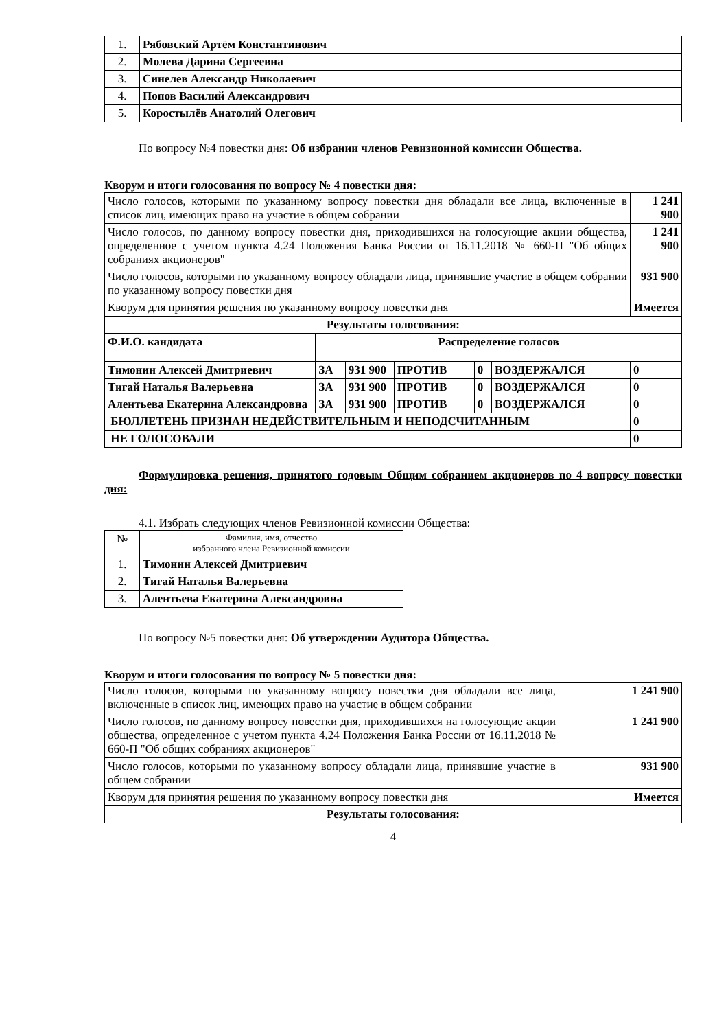| 1. | Рябовский Артём Константинович |
| 2. | Молева Дарина Сергеевна |
| 3. | Синелев Александр Николаевич |
| 4. | Попов Василий Александрович |
| 5. | Коростылёв Анатолий Олегович |
По вопросу №4 повестки дня: Об избрании членов Ревизионной комиссии Общества.
Кворум и итоги голосования по вопросу № 4 повестки дня:
| Число голосов, которыми по указанному вопросу повестки дня обладали все лица, включенные в список лиц, имеющих право на участие в общем собрании | | | | | | 1 241 900 |
| Число голосов, по данному вопросу повестки дня, приходившихся на голосующие акции общества, определенное с учетом пункта 4.24 Положения Банка России от 16.11.2018 № 660-П "Об общих собраниях акционеров" | | | | | | 1 241 900 |
| Число голосов, которыми по указанному вопросу обладали лица, принявшие участие в общем собрании по указанному вопросу повестки дня | | | | | | 931 900 |
| Кворум для принятия решения по указанному вопросу повестки дня | | | | | | Имеется |
| Результаты голосования: | | | | | | |
| Ф.И.О. кандидата | Распределение голосов | | | | | |
| Тимонин Алексей Дмитриевич | ЗА | 931 900 | ПРОТИВ | 0 | ВОЗДЕРЖАЛСЯ | 0 |
| Тигай Наталья Валерьевна | ЗА | 931 900 | ПРОТИВ | 0 | ВОЗДЕРЖАЛСЯ | 0 |
| Алентьева Екатерина Александровна | ЗА | 931 900 | ПРОТИВ | 0 | ВОЗДЕРЖАЛСЯ | 0 |
| БЮЛЛЕТЕНЬ ПРИЗНАН НЕДЕЙСТВИТЕЛЬНЫМ И НЕПОДСЧИТАННЫМ | | | | | | 0 |
| НЕ ГОЛОСОВАЛИ | | | | | | 0 |
Формулировка решения, принятого годовым Общим собранием акционеров по 4 вопросу повестки дня:
4.1. Избрать следующих членов Ревизионной комиссии Общества:
| № | Фамилия, имя, отчество избранного члена Ревизионной комиссии |
| 1. | Тимонин Алексей Дмитриевич |
| 2. | Тигай Наталья Валерьевна |
| 3. | Алентьева Екатерина Александровна |
По вопросу №5 повестки дня: Об утверждении Аудитора Общества.
Кворум и итоги голосования по вопросу № 5 повестки дня:
| Число голосов, которыми по указанному вопросу повестки дня обладали все лица, включенные в список лиц, имеющих право на участие в общем собрании | 1 241 900 |
| Число голосов, по данному вопросу повестки дня, приходившихся на голосующие акции общества, определенное с учетом пункта 4.24 Положения Банка России от 16.11.2018 № 660-П "Об общих собраниях акционеров" | 1 241 900 |
| Число голосов, которыми по указанному вопросу обладали лица, принявшие участие в общем собрании | 931 900 |
| Кворум для принятия решения по указанному вопросу повестки дня | Имеется |
| Результаты голосования: | |
4